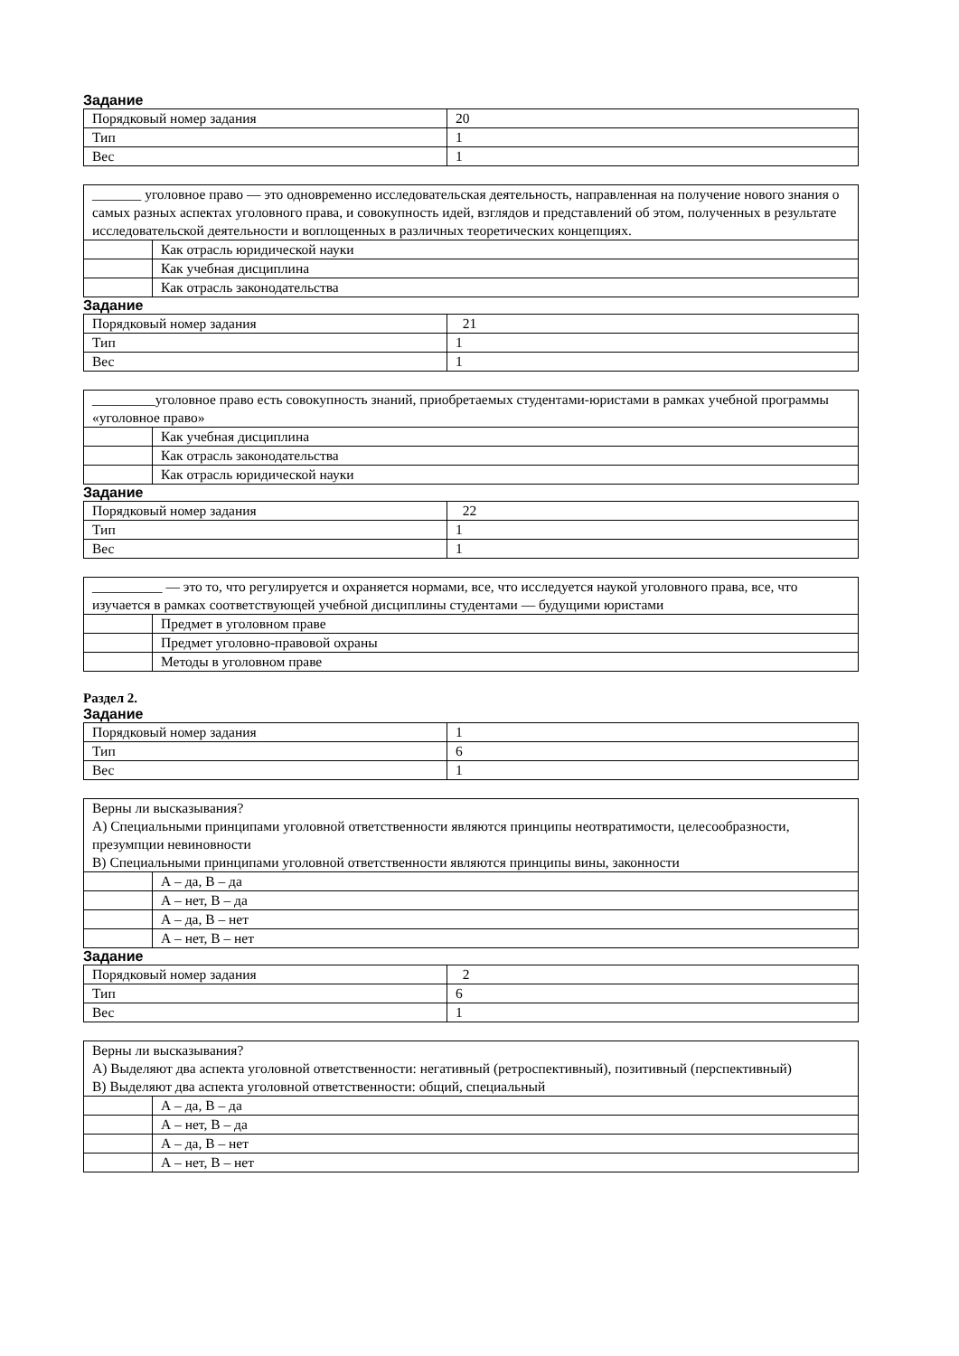Задание
| Порядковый номер задания | 20 |
| Тип | 1 |
| Вес | 1 |
| _______ уголовное право — это одновременно исследовательская деятельность, направленная на получение нового знания о самых разных аспектах уголовного права, и совокупность идей, взглядов и представлений об этом, полученных в результате исследовательской деятельности и воплощенных в различных теоретических концепциях. | |
| | Как отрасль юридической науки |
| | Как учебная дисциплина |
| | Как отрасль законодательства |
Задание
| Порядковый номер задания | 21 |
| Тип | 1 |
| Вес | 1 |
| _________уголовное право есть совокупность знаний, приобретаемых студентами-юристами в рамках учебной программы «уголовное право» | |
| | Как учебная дисциплина |
| | Как отрасль законодательства |
| | Как отрасль юридической науки |
Задание
| Порядковый номер задания | 22 |
| Тип | 1 |
| Вес | 1 |
| __________ — это то, что регулируется и охраняется нормами, все, что исследуется наукой уголовного права, все, что изучается в рамках соответствующей учебной дисциплины студентами — будущими юристами | |
| | Предмет в уголовном праве |
| | Предмет уголовно-правовой охраны |
| | Методы в уголовном праве |
Раздел 2.
Задание
| Порядковый номер задания | 1 |
| Тип | 6 |
| Вес | 1 |
| Верны ли высказывания? А) Специальными принципами уголовной ответственности являются принципы неотвратимости, целесообразности, презумпции невиновности В) Специальными принципами уголовной ответственности являются принципы вины, законности | |
| | А – да, В – да |
| | А – нет, В – да |
| | А – да, В – нет |
| | А – нет, В – нет |
Задание
| Порядковый номер задания | 2 |
| Тип | 6 |
| Вес | 1 |
| Верны ли высказывания? А) Выделяют два аспекта уголовной ответственности: негативный (ретроспективный), позитивный (перспективный) В) Выделяют два аспекта уголовной ответственности: общий, специальный | |
| | А – да, В – да |
| | А – нет, В – да |
| | А – да, В – нет |
| | А – нет, В – нет |